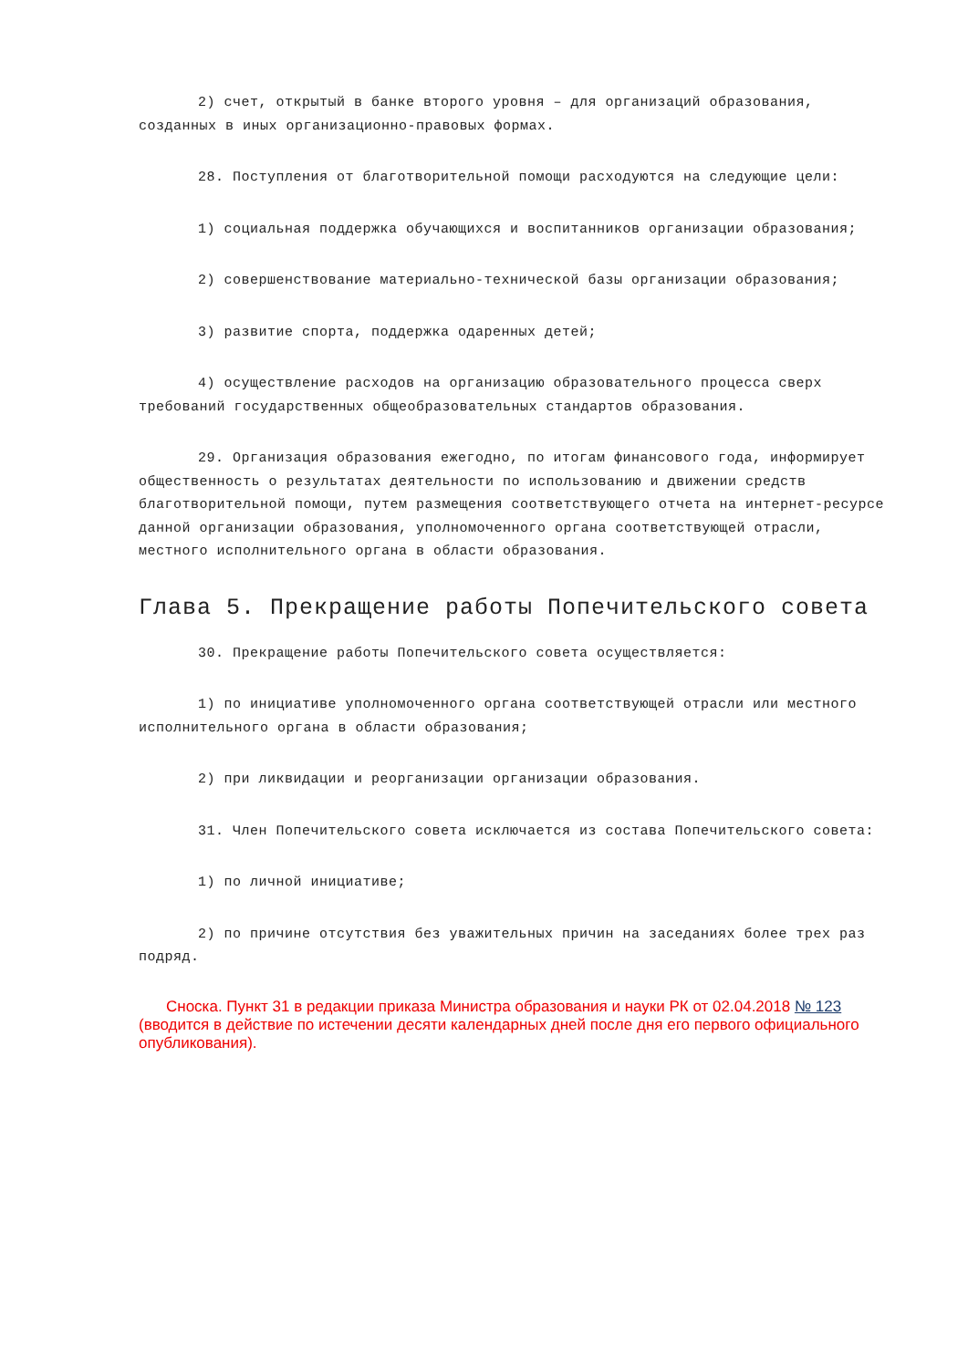2) счет, открытый в банке второго уровня – для организаций образования, созданных в иных организационно-правовых формах.
28. Поступления от благотворительной помощи расходуются на следующие цели:
1) социальная поддержка обучающихся и воспитанников организации образования;
2) совершенствование материально-технической базы организации образования;
3) развитие спорта, поддержка одаренных детей;
4) осуществление расходов на организацию образовательного процесса сверх требований государственных общеобразовательных стандартов образования.
29. Организация образования ежегодно, по итогам финансового года, информирует общественность о результатах деятельности по использованию и движении средств благотворительной помощи, путем размещения соответствующего отчета на интернет-ресурсе данной организации образования, уполномоченного органа соответствующей отрасли, местного исполнительного органа в области образования.
Глава 5. Прекращение работы Попечительского совета
30. Прекращение работы Попечительского совета осуществляется:
1) по инициативе уполномоченного органа соответствующей отрасли или местного исполнительного органа в области образования;
2) при ликвидации и реорганизации организации образования.
31. Член Попечительского совета исключается из состава Попечительского совета:
1) по личной инициативе;
2) по причине отсутствия без уважительных причин на заседаниях более трех раз подряд.
Сноска. Пункт 31 в редакции приказа Министра образования и науки РК от 02.04.2018 № 123 (вводится в действие по истечении десяти календарных дней после дня его первого официального опубликования).